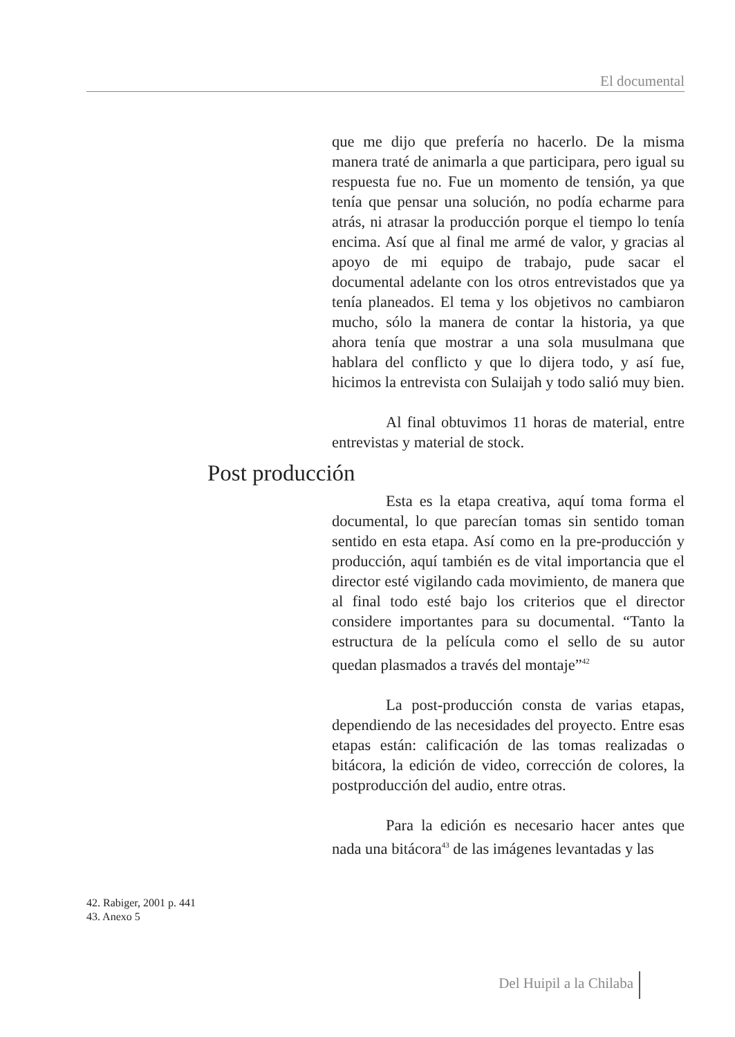El documental
que me dijo que prefería no hacerlo. De la misma manera traté de animarla a que participara, pero igual su respuesta fue no. Fue un momento de tensión, ya que tenía que pensar una solución, no podía echarme para atrás, ni atrasar la producción porque el tiempo lo tenía encima. Así que al final me armé de valor, y gracias al apoyo de mi equipo de trabajo, pude sacar el documental adelante con los otros entrevistados que ya tenía planeados. El tema y los objetivos no cambiaron mucho, sólo la manera de contar la historia, ya que ahora tenía que mostrar a una sola musulmana que hablara del conflicto y que lo dijera todo, y así fue, hicimos la entrevista con Sulaijah y todo salió muy bien.
Al final obtuvimos 11 horas de material, entre entrevistas y material de stock.
Post producción
Esta es la etapa creativa, aquí toma forma el documental, lo que parecían tomas sin sentido toman sentido en esta etapa. Así como en la pre-producción y producción, aquí también es de vital importancia que el director esté vigilando cada movimiento, de manera que al final todo esté bajo los criterios que el director considere importantes para su documental. “Tanto la estructura de la película como el sello de su autor quedan plasmados a través del montaje”<sup>42</sup>
La post-producción consta de varias etapas, dependiendo de las necesidades del proyecto. Entre esas etapas están: calificación de las tomas realizadas o bitácora, la edición de video, corrección de colores, la postproducción del audio, entre otras.
Para la edición es necesario hacer antes que nada una bitácora<sup>43</sup> de las imágenes levantadas y las
42. Rabiger, 2001 p. 441
43. Anexo 5
Del Huipil a la Chilaba